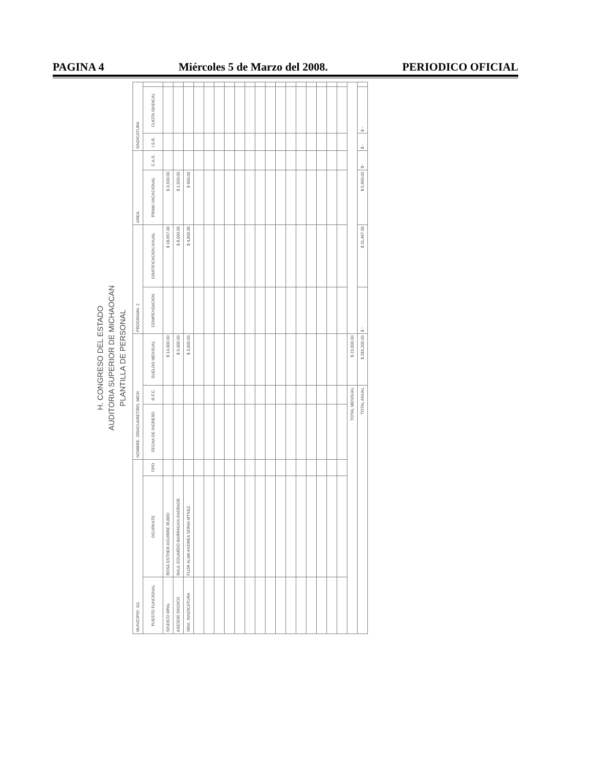PAGINA 4 Miércoles 5 de Marzo del 2008. PERIODICO OFICIAL
H. CONGRESO DEL ESTADO
AUDITORIA SUPERIOR DE MICHAOCAN
PLANTILLA DE PERSONAL
| MUNICIPIO: 111 | | | NOMBRE: ZIRACUARETIRO, MICH. | | | PROGRAMA: 2 | | AREA: | | SINDICATURA | | |
| PUESTO FUNCIONAL | OCUPANTE | TIPO | FECHA DE INGRESO | R.F.C. | SUELDO MENSUAL | COMPENSACION | GRATIFICACION ANUAL | PRIMA VACACIONAL | C.A.S. | I.S.R. | CUOTA SINDICAL | |
| SINDICO MPAL | ROSA ESTHER AGUIRRE RUBIO | | | | $ 14,000.00 | | $ 18,667.00 | $ 3,500.00 | | | | |
| ASESOR SINDICO | RAUL EDUARDO BARRAGAN ANDRADE | | | | $ 6,000.00 | | $ 8,000.00 | $ 1,500.00 | | | | |
| SRIA. SINDICATURA | FLOR ALMA ANDREA SORIA MTNEZ. | | | | $ 3,600.00 | | $ 4,800.00 | $ 900.00 | | | | |
| TOTAL MENSUAL | | | | | $ 23,600.00 | | | | | | | |
| TOTAL ANUAL | | | | | $ 283,200.00 | $ - | $ 31,467.00 | $ 5,900.00 | $ - | $ - | $ - | |